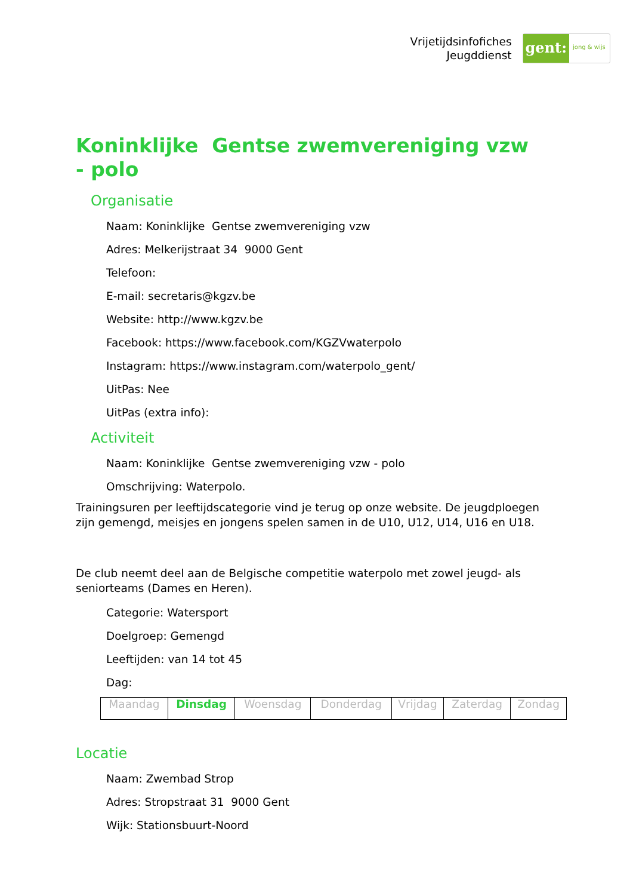Vrijetijdsinfofiches
Jeugddienst
gent:
jong & wijs
Koninklijke Gentse zwemvereniging vzw - polo
Organisatie
Naam: Koninklijke Gentse zwemvereniging vzw
Adres: Melkerijstraat 34 9000 Gent
Telefoon:
E-mail: secretaris@kgzv.be
Website: http://www.kgzv.be
Facebook: https://www.facebook.com/KGZVwaterpolo
Instagram: https://www.instagram.com/waterpolo_gent/
UitPas: Nee
UitPas (extra info):
Activiteit
Naam: Koninklijke Gentse zwemvereniging vzw - polo
Omschrijving: Waterpolo.
Trainingsuren per leeftijdscategorie vind je terug op onze website. De jeugdploegen zijn gemengd, meisjes en jongens spelen samen in de U10, U12, U14, U16 en U18.
De club neemt deel aan de Belgische competitie waterpolo met zowel jeugd- als seniorteams (Dames en Heren).
Categorie: Watersport
Doelgroep: Gemengd
Leeftijden: van 14 tot 45
Dag:
| Maandag | Dinsdag | Woensdag | Donderdag | Vrijdag | Zaterdag | Zondag |
Locatie
Naam: Zwembad Strop
Adres: Stropstraat 31 9000 Gent
Wijk: Stationsbuurt-Noord